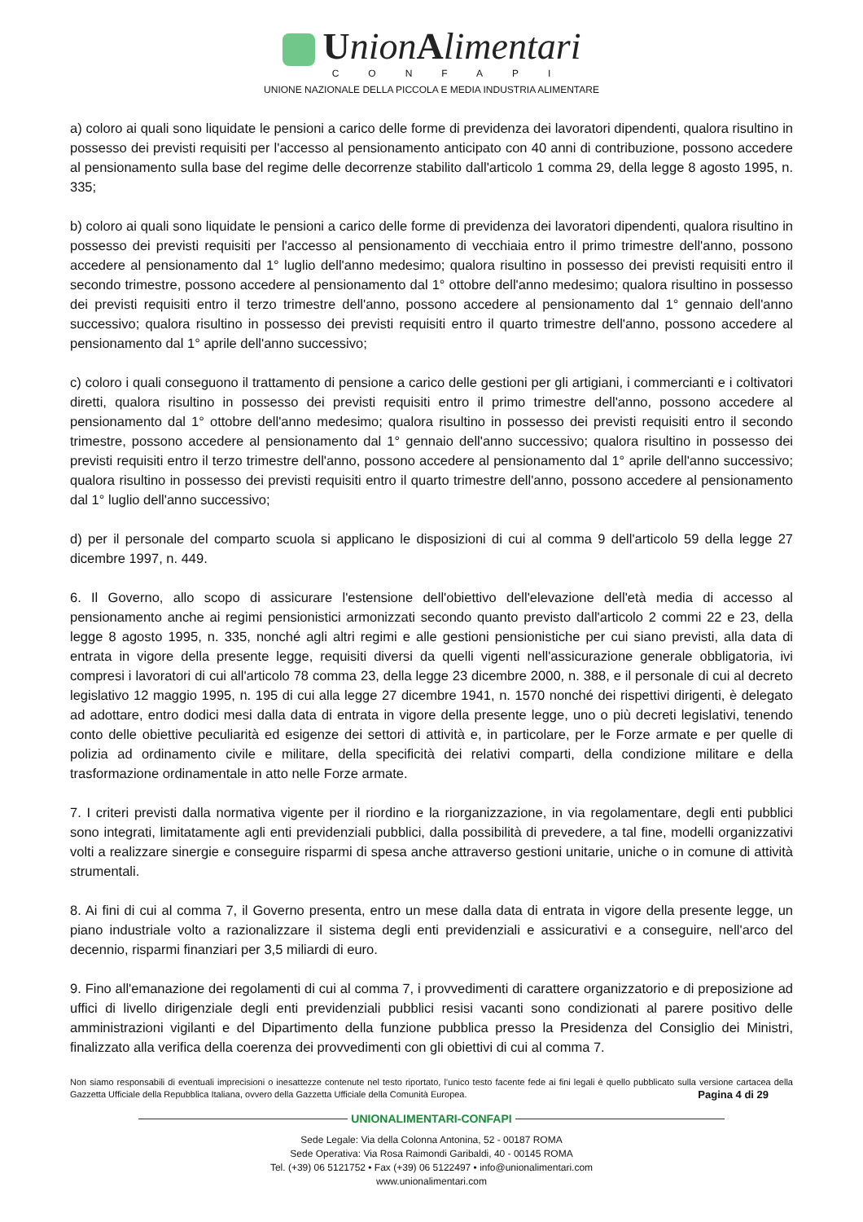UnionAlimentari
CONFAPI
UNIONE NAZIONALE DELLA PICCOLA E MEDIA INDUSTRIA ALIMENTARE
a) coloro ai quali sono liquidate le pensioni a carico delle forme di previdenza dei lavoratori dipendenti, qualora risultino in possesso dei previsti requisiti per l'accesso al pensionamento anticipato con 40 anni di contribuzione, possono accedere al pensionamento sulla base del regime delle decorrenze stabilito dall'articolo 1 comma 29, della legge 8 agosto 1995, n. 335;
b) coloro ai quali sono liquidate le pensioni a carico delle forme di previdenza dei lavoratori dipendenti, qualora risultino in possesso dei previsti requisiti per l'accesso al pensionamento di vecchiaia entro il primo trimestre dell'anno, possono accedere al pensionamento dal 1° luglio dell'anno medesimo; qualora risultino in possesso dei previsti requisiti entro il secondo trimestre, possono accedere al pensionamento dal 1° ottobre dell'anno medesimo; qualora risultino in possesso dei previsti requisiti entro il terzo trimestre dell'anno, possono accedere al pensionamento dal 1° gennaio dell'anno successivo; qualora risultino in possesso dei previsti requisiti entro il quarto trimestre dell'anno, possono accedere al pensionamento dal 1° aprile dell'anno successivo;
c) coloro i quali conseguono il trattamento di pensione a carico delle gestioni per gli artigiani, i commercianti e i coltivatori diretti, qualora risultino in possesso dei previsti requisiti entro il primo trimestre dell'anno, possono accedere al pensionamento dal 1° ottobre dell'anno medesimo; qualora risultino in possesso dei previsti requisiti entro il secondo trimestre, possono accedere al pensionamento dal 1° gennaio dell'anno successivo; qualora risultino in possesso dei previsti requisiti entro il terzo trimestre dell'anno, possono accedere al pensionamento dal 1° aprile dell'anno successivo; qualora risultino in possesso dei previsti requisiti entro il quarto trimestre dell'anno, possono accedere al pensionamento dal 1° luglio dell'anno successivo;
d) per il personale del comparto scuola si applicano le disposizioni di cui al comma 9 dell'articolo 59 della legge 27 dicembre 1997, n. 449.
6. Il Governo, allo scopo di assicurare l'estensione dell'obiettivo dell'elevazione dell'età media di accesso al pensionamento anche ai regimi pensionistici armonizzati secondo quanto previsto dall'articolo 2 commi 22 e 23, della legge 8 agosto 1995, n. 335, nonché agli altri regimi e alle gestioni pensionistiche per cui siano previsti, alla data di entrata in vigore della presente legge, requisiti diversi da quelli vigenti nell'assicurazione generale obbligatoria, ivi compresi i lavoratori di cui all'articolo 78 comma 23, della legge 23 dicembre 2000, n. 388, e il personale di cui al decreto legislativo 12 maggio 1995, n. 195 di cui alla legge 27 dicembre 1941, n. 1570 nonché dei rispettivi dirigenti, è delegato ad adottare, entro dodici mesi dalla data di entrata in vigore della presente legge, uno o più decreti legislativi, tenendo conto delle obiettive peculiarità ed esigenze dei settori di attività e, in particolare, per le Forze armate e per quelle di polizia ad ordinamento civile e militare, della specificità dei relativi comparti, della condizione militare e della trasformazione ordinamentale in atto nelle Forze armate.
7. I criteri previsti dalla normativa vigente per il riordino e la riorganizzazione, in via regolamentare, degli enti pubblici sono integrati, limitatamente agli enti previdenziali pubblici, dalla possibilità di prevedere, a tal fine, modelli organizzativi volti a realizzare sinergie e conseguire risparmi di spesa anche attraverso gestioni unitarie, uniche o in comune di attività strumentali.
8. Ai fini di cui al comma 7, il Governo presenta, entro un mese dalla data di entrata in vigore della presente legge, un piano industriale volto a razionalizzare il sistema degli enti previdenziali e assicurativi e a conseguire, nell'arco del decennio, risparmi finanziari per 3,5 miliardi di euro.
9. Fino all'emanazione dei regolamenti di cui al comma 7, i provvedimenti di carattere organizzatorio e di preposizione ad uffici di livello dirigenziale degli enti previdenziali pubblici resisi vacanti sono condizionati al parere positivo delle amministrazioni vigilanti e del Dipartimento della funzione pubblica presso la Presidenza del Consiglio dei Ministri, finalizzato alla verifica della coerenza dei provvedimenti con gli obiettivi di cui al comma 7.
Non siamo responsabili di eventuali imprecisioni o inesattezze contenute nel testo riportato, l’unico testo facente fede ai fini legali è quello pubblicato sulla versione cartacea della Gazzetta Ufficiale della Repubblica Italiana, ovvero della Gazzetta Ufficiale della Comunità Europea. Pagina 4 di 29
UNIONALIMENTARI-CONFAPI
Sede Legale: Via della Colonna Antonina, 52 - 00187 ROMA
Sede Operativa: Via Rosa Raimondi Garibaldi, 40 - 00145 ROMA
Tel. (+39) 06 5121752 • Fax (+39) 06 5122497 • info@unionalimentari.com
www.unionalimentari.com